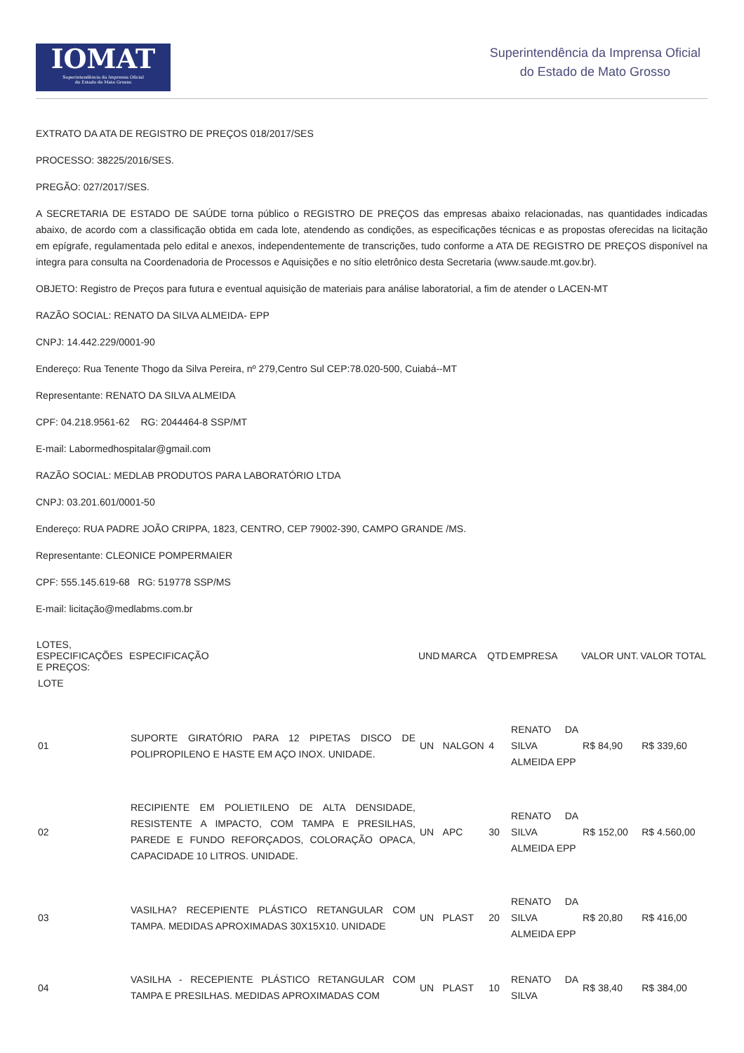IOMAT
Superintendência da Imprensa Oficial
do Estado de Mato Grosso
Superintendência da Imprensa Oficial
do Estado de Mato Grosso
EXTRATO DA ATA DE REGISTRO DE PREÇOS 018/2017/SES
PROCESSO: 38225/2016/SES.
PREGÃO: 027/2017/SES.
A SECRETARIA DE ESTADO DE SAÚDE torna público o REGISTRO DE PREÇOS das empresas abaixo relacionadas, nas quantidades indicadas abaixo, de acordo com a classificação obtida em cada lote, atendendo as condições, as especificações técnicas e as propostas oferecidas na licitação em epígrafe, regulamentada pelo edital e anexos, independentemente de transcrições, tudo conforme a ATA DE REGISTRO DE PREÇOS disponível na integra para consulta na Coordenadoria de Processos e Aquisições e no sítio eletrônico desta Secretaria (www.saude.mt.gov.br).
OBJETO: Registro de Preços para futura e eventual aquisição de materiais para análise laboratorial, a fim de atender o LACEN-MT
RAZÃO SOCIAL: RENATO DA SILVA ALMEIDA- EPP
CNPJ: 14.442.229/0001-90
Endereço: Rua Tenente Thogo da Silva Pereira, nº 279,Centro Sul CEP:78.020-500, Cuiabá--MT
Representante: RENATO DA SILVA ALMEIDA
CPF: 04.218.9561-62 RG: 2044464-8 SSP/MT
E-mail: Labormedhospitalar@gmail.com
RAZÃO SOCIAL: MEDLAB PRODUTOS PARA LABORATÓRIO LTDA
CNPJ: 03.201.601/0001-50
Endereço: RUA PADRE JOÃO CRIPPA, 1823, CENTRO, CEP 79002-390, CAMPO GRANDE /MS.
Representante: CLEONICE POMPERMAIER
CPF: 555.145.619-68 RG: 519778 SSP/MS
E-mail: licitação@medlabms.com.br
| LOTES, ESPECIFICAÇÕES E PREÇOS: | ESPECIFICAÇÃO | UND | MARCA | QTD | EMPRESA | VALOR UNT. | VALOR TOTAL |
| --- | --- | --- | --- | --- | --- | --- | --- |
| LOTE | | | | | | | |
| 01 | SUPORTE GIRATÓRIO PARA 12 PIPETAS DISCO DE POLIPROPILENO E HASTE EM AÇO INOX. UNIDADE. | UN | NALGON | 4 | RENATO DA SILVA ALMEIDA EPP | R$ 84,90 | R$ 339,60 |
| 02 | RECIPIENTE EM POLIETILENO DE ALTA DENSIDADE, RESISTENTE A IMPACTO, COM TAMPA E PRESILHAS, PAREDE E FUNDO REFORÇADOS, COLORAÇÃO OPACA, CAPACIDADE 10 LITROS. UNIDADE. | UN | APC | 30 | RENATO DA SILVA ALMEIDA EPP | R$ 152,00 | R$ 4.560,00 |
| 03 | VASILHA? RECEPIENTE PLÁSTICO RETANGULAR COM TAMPA. MEDIDAS APROXIMADAS 30X15X10. UNIDADE | UN | PLAST | 20 | RENATO DA SILVA ALMEIDA EPP | R$ 20,80 | R$ 416,00 |
| 04 | VASILHA - RECEPIENTE PLÁSTICO RETANGULAR COM TAMPA E PRESILHAS. MEDIDAS APROXIMADAS COM | UN | PLAST | 10 | RENATO DA SILVA | R$ 38,40 | R$ 384,00 |